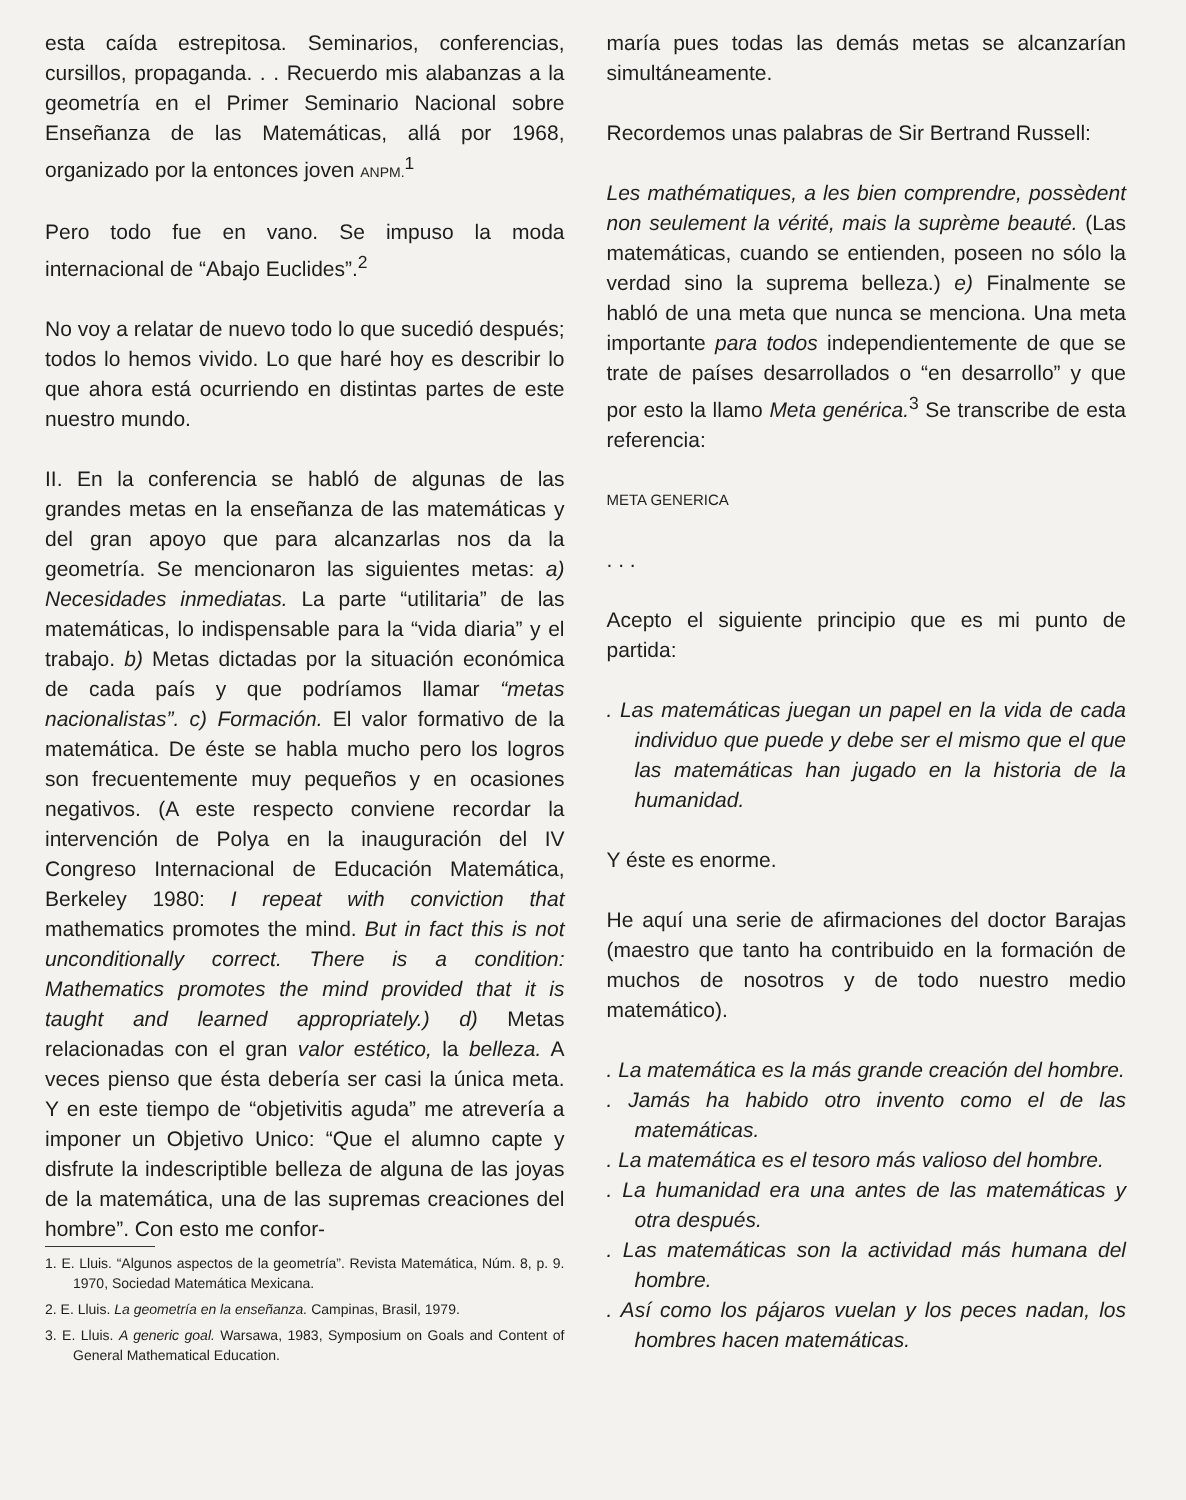esta caída estrepitosa. Seminarios, conferencias, cursillos, propaganda. . . Recuerdo mis alabanzas a la geometría en el Primer Seminario Nacional sobre Enseñanza de las Matemáticas, allá por 1968, organizado por la entonces joven ANPM.<sup>1</sup>
Pero todo fue en vano. Se impuso la moda internacional de “Abajo Euclides”.<sup>2</sup>
No voy a relatar de nuevo todo lo que sucedió después; todos lo hemos vivido. Lo que haré hoy es describir lo que ahora está ocurriendo en distintas partes de este nuestro mundo.
II. En la conferencia se habló de algunas de las grandes metas en la enseñanza de las matemáticas y del gran apoyo que para alcanzarlas nos da la geometría. Se mencionaron las siguientes metas: a) Necesidades inmediatas. La parte “utilitaria” de las matemáticas, lo indispensable para la “vida diaria” y el trabajo. b) Metas dictadas por la situación económica de cada país y que podríamos llamar “metas nacionalistas”. c) Formación. El valor formativo de la matemática. De éste se habla mucho pero los logros son frecuentemente muy pequeños y en ocasiones negativos. (A este respecto conviene recordar la intervención de Polya en la inauguración del IV Congreso Internacional de Educación Matemática, Berkeley 1980: I repeat with conviction that mathematics promotes the mind. But in fact this is not unconditionally correct. There is a condition: Mathematics promotes the mind provided that it is taught and learned appropriately.) d) Metas relacionadas con el gran valor estético, la belleza. A veces pienso que ésta debería ser casi la única meta. Y en este tiempo de “objetivitis aguda” me atrevería a imponer un Objetivo Unico: “Que el alumno capte y disfrute la indescriptible belleza de alguna de las joyas de la matemática, una de las supremas creaciones del hombre”. Con esto me confor-
1. E. Lluis. “Algunos aspectos de la geometría”. Revista Matemática, Núm. 8, p. 9. 1970, Sociedad Matemática Mexicana.
2. E. Lluis. La geometría en la enseñanza. Campinas, Brasil, 1979.
3. E. Lluis. A generic goal. Warsawa, 1983, Symposium on Goals and Content of General Mathematical Education.
maría pues todas las demás metas se alcanzarían simultáneamente.
Recordemos unas palabras de Sir Bertrand Russell:
Les mathématiques, a les bien comprendre, possèdent non seulement la vérité, mais la suprème beauté. (Las matemáticas, cuando se entienden, poseen no sólo la verdad sino la suprema belleza.) e) Finalmente se habló de una meta que nunca se menciona. Una meta importante para todos independientemente de que se trate de países desarrollados o “en desarrollo” y que por esto la llamo Meta genérica.<sup>3</sup> Se transcribe de esta referencia:
META GENERICA
. . .
Acepto el siguiente principio que es mi punto de partida:
. Las matemáticas juegan un papel en la vida de cada individuo que puede y debe ser el mismo que el que las matemáticas han jugado en la historia de la humanidad.
Y éste es enorme.
He aquí una serie de afirmaciones del doctor Barajas (maestro que tanto ha contribuido en la formación de muchos de nosotros y de todo nuestro medio matemático).
. La matemática es la más grande creación del hombre.
. Jamás ha habido otro invento como el de las matemáticas.
. La matemática es el tesoro más valioso del hombre.
. La humanidad era una antes de las matemáticas y otra después.
. Las matemáticas son la actividad más humana del hombre.
. Así como los pájaros vuelan y los peces nadan, los hombres hacen matemáticas.